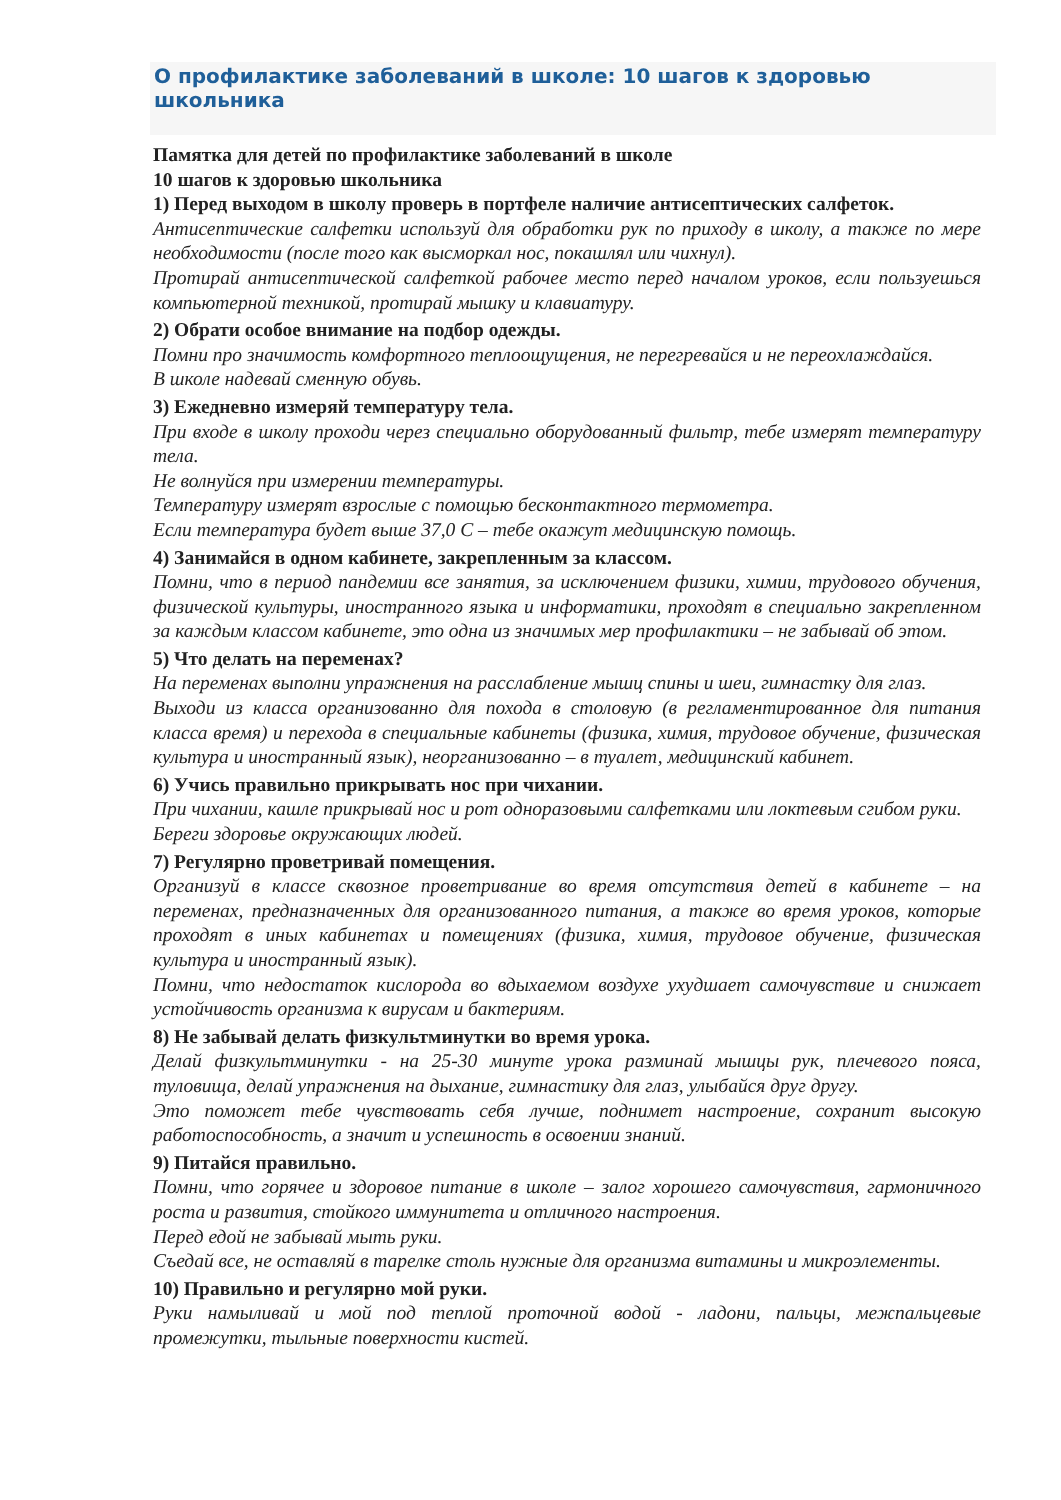О профилактике заболеваний в школе: 10 шагов к здоровью школьника
Памятка для детей по профилактике заболеваний в школе
10 шагов к здоровью школьника
1) Перед выходом в школу проверь в портфеле наличие антисептических салфеток.
Антисептические салфетки используй для обработки рук по приходу в школу, а также по мере необходимости (после того как высморкал нос, покашлял или чихнул).
Протирай антисептической салфеткой рабочее место перед началом уроков, если пользуешься компьютерной техникой, протирай мышку и клавиатуру.
2) Обрати особое внимание на подбор одежды.
Помни про значимость комфортного теплоощущения, не перегревайся и не переохлаждайся.
В школе надевай сменную обувь.
3) Ежедневно измеряй температуру тела.
При входе в школу проходи через специально оборудованный фильтр, тебе измерят температуру тела.
Не волнуйся при измерении температуры.
Температуру измерят взрослые с помощью бесконтактного термометра.
Если температура будет выше 37,0 С – тебе окажут медицинскую помощь.
4) Занимайся в одном кабинете, закрепленным за классом.
Помни, что в период пандемии все занятия, за исключением физики, химии, трудового обучения, физической культуры, иностранного языка и информатики, проходят в специально закрепленном за каждым классом кабинете, это одна из значимых мер профилактики – не забывай об этом.
5) Что делать на переменах?
На переменах выполни упражнения на расслабление мышц спины и шеи, гимнастку для глаз.
Выходи из класса организованно для похода в столовую (в регламентированное для питания класса время) и перехода в специальные кабинеты (физика, химия, трудовое обучение, физическая культура и иностранный язык), неорганизованно – в туалет, медицинский кабинет.
6) Учись правильно прикрывать нос при чихании.
При чихании, кашле прикрывай нос и рот одноразовыми салфетками или локтевым сгибом руки.
Береги здоровье окружающих людей.
7) Регулярно проветривай помещения.
Организуй в классе сквозное проветривание во время отсутствия детей в кабинете – на переменах, предназначенных для организованного питания, а также во время уроков, которые проходят в иных кабинетах и помещениях (физика, химия, трудовое обучение, физическая культура и иностранный язык).
Помни, что недостаток кислорода во вдыхаемом воздухе ухудшает самочувствие и снижает устойчивость организма к вирусам и бактериям.
8) Не забывай делать физкультминутки во время урока.
Делай физкультминутки - на 25-30 минуте урока разминай мышцы рук, плечевого пояса, туловища, делай упражнения на дыхание, гимнастику для глаз, улыбайся друг другу.
Это поможет тебе чувствовать себя лучше, поднимет настроение, сохранит высокую работоспособность, а значит и успешность в освоении знаний.
9) Питайся правильно.
Помни, что горячее и здоровое питание в школе – залог хорошего самочувствия, гармоничного роста и развития, стойкого иммунитета и отличного настроения.
Перед едой не забывай мыть руки.
Съедай все, не оставляй в тарелке столь нужные для организма витамины и микроэлементы.
10) Правильно и регулярно мой руки.
Руки намыливай и мой под теплой проточной водой - ладони, пальцы, межпальцевые промежутки, тыльные поверхности кистей.